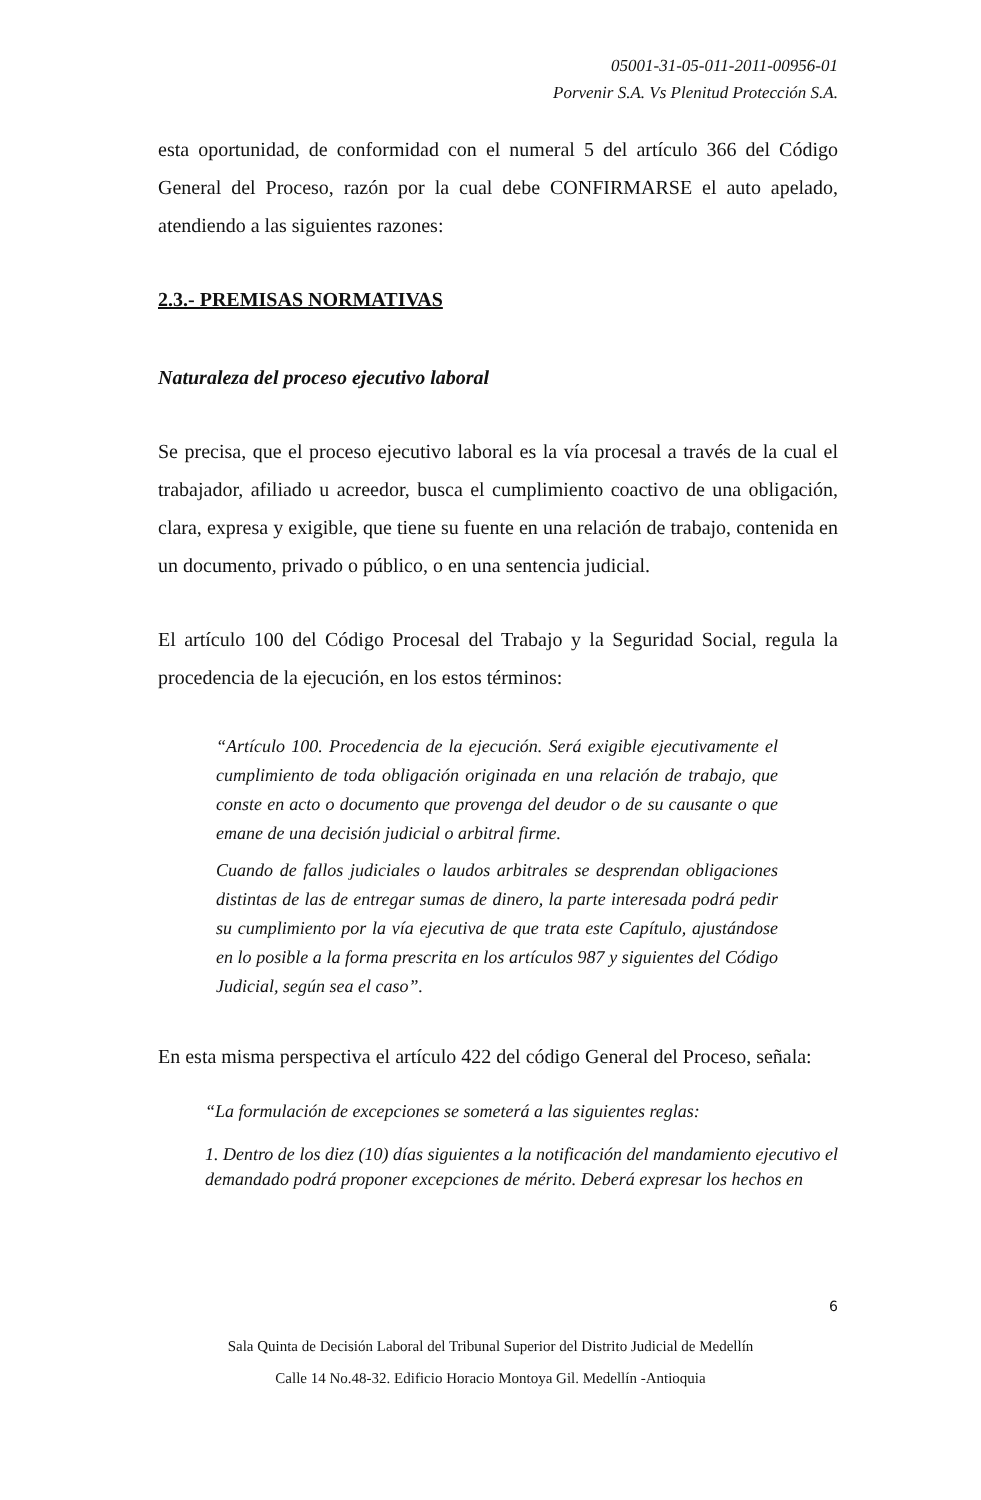05001-31-05-011-2011-00956-01
Porvenir S.A. Vs Plenitud Protección S.A.
esta oportunidad, de conformidad con el numeral 5 del artículo 366 del Código General del Proceso, razón por la cual debe CONFIRMARSE el auto apelado, atendiendo a las siguientes razones:
2.3.- PREMISAS NORMATIVAS
Naturaleza del proceso ejecutivo laboral
Se precisa, que el proceso ejecutivo laboral es la vía procesal a través de la cual el trabajador, afiliado u acreedor, busca el cumplimiento coactivo de una obligación, clara, expresa y exigible, que tiene su fuente en una relación de trabajo, contenida en un documento, privado o público, o en una sentencia judicial.
El artículo 100 del Código Procesal del Trabajo y la Seguridad Social, regula la procedencia de la ejecución, en los estos términos:
“Artículo 100. Procedencia de la ejecución. Será exigible ejecutivamente el cumplimiento de toda obligación originada en una relación de trabajo, que conste en acto o documento que provenga del deudor o de su causante o que emane de una decisión judicial o arbitral firme.
Cuando de fallos judiciales o laudos arbitrales se desprendan obligaciones distintas de las de entregar sumas de dinero, la parte interesada podrá pedir su cumplimiento por la vía ejecutiva de que trata este Capítulo, ajustándose en lo posible a la forma prescrita en los artículos 987 y siguientes del Código Judicial, según sea el caso”.
En esta misma perspectiva el artículo 422 del código General del Proceso, señala:
“La formulación de excepciones se someterá a las siguientes reglas:
1. Dentro de los diez (10) días siguientes a la notificación del mandamiento ejecutivo el demandado podrá proponer excepciones de mérito. Deberá expresar los hechos en
6
Sala Quinta de Decisión Laboral del Tribunal Superior del Distrito Judicial de Medellín
Calle 14 No.48-32. Edificio Horacio Montoya Gil. Medellín -Antioquia